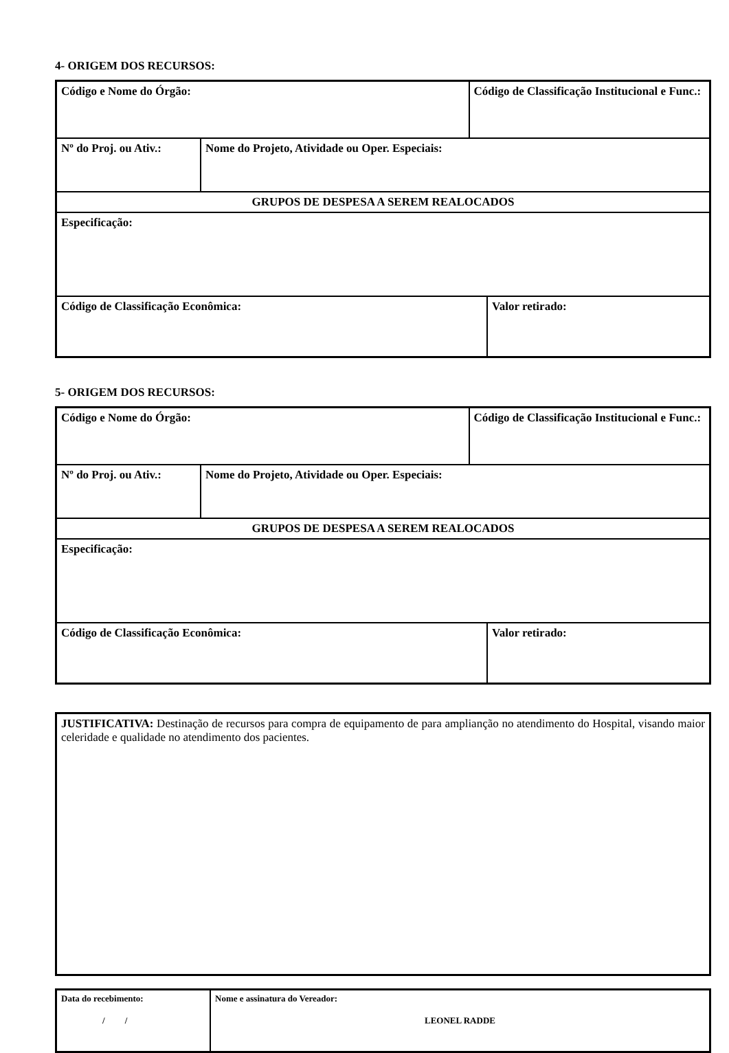4- ORIGEM DOS RECURSOS:
| Código e Nome do Órgão: | | Código de Classificação Institucional e Func.: | |
| Nº do Proj. ou Ativ.: | Nome do Projeto, Atividade ou Oper. Especiais: | | |
| GRUPOS DE DESPESA A SEREM REALOCADOS | | | |
| Especificação: | | | |
| Código de Classificação Econômica: | | | Valor retirado: |
5- ORIGEM DOS RECURSOS:
| Código e Nome do Órgão: | | Código de Classificação Institucional e Func.: | |
| Nº do Proj. ou Ativ.: | Nome do Projeto, Atividade ou Oper. Especiais: | | |
| GRUPOS DE DESPESA A SEREM REALOCADOS | | | |
| Especificação: | | | |
| Código de Classificação Econômica: | | | Valor retirado: |
| JUSTIFICATIVA: Destinação de recursos para compra de equipamento de para amplianção no atendimento do Hospital, visando maior celeridade e qualidade no atendimento dos pacientes. |
| Data do recebimento: / / | Nome e assinatura do Vereador: LEONEL RADDE |